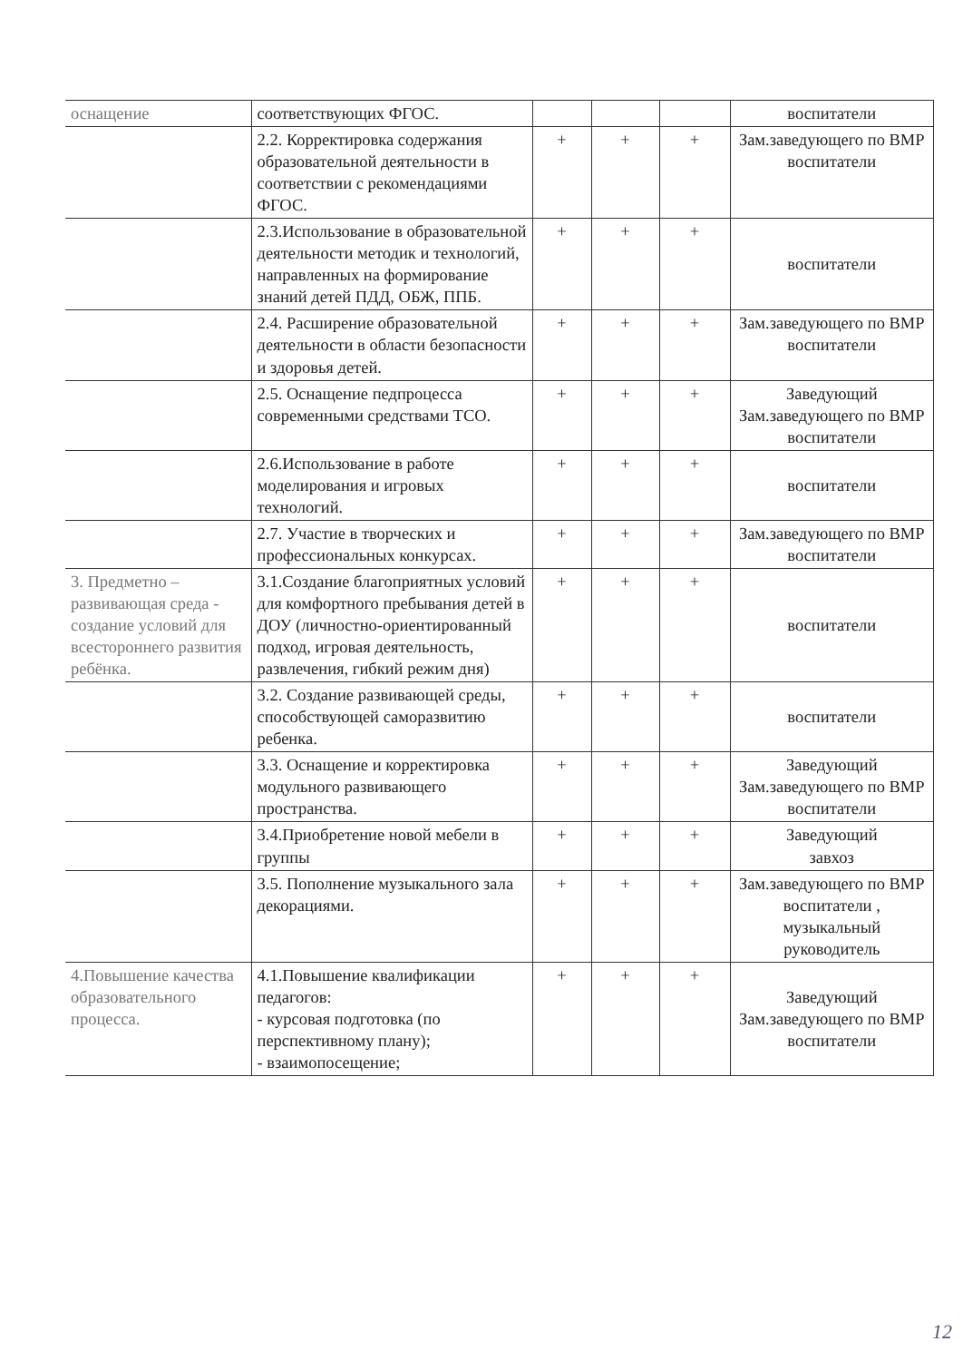| оснащение | соответствующих ФГОС. | | | | воспитатели |
| | 2.2. Корректировка содержания образовательной деятельности в соответствии с рекомендациями ФГОС. | + | + | + | Зам.заведующего по ВМР воспитатели |
| | 2.3.Использование в образовательной деятельности методик и технологий, направленных на формирование знаний детей ПДД, ОБЖ, ППБ. | + | + | + | воспитатели |
| | 2.4. Расширение образовательной деятельности в области безопасности и здоровья детей. | + | + | + | Зам.заведующего по ВМР воспитатели |
| | 2.5. Оснащение педпроцесса современными средствами ТСО. | + | + | + | Заведующий Зам.заведующего по ВМР воспитатели |
| | 2.6.Использование в работе моделирования и игровых технологий. | + | + | + | воспитатели |
| | 2.7. Участие в творческих и профессиональных конкурсах. | + | + | + | Зам.заведующего по ВМР воспитатели |
| 3. Предметно – развивающая среда - создание условий для всестороннего развития ребёнка. | 3.1.Создание благоприятных условий для комфортного пребывания детей в ДОУ (личностно-ориентированный подход, игровая деятельность, развлечения, гибкий режим дня) | + | + | + | воспитатели |
| | 3.2. Создание развивающей среды, способствующей саморазвитию ребенка. | + | + | + | воспитатели |
| | 3.3. Оснащение и корректировка модульного развивающего пространства. | + | + | + | Заведующий Зам.заведующего по ВМР воспитатели |
| | 3.4.Приобретение новой мебели в группы | + | + | + | Заведующий завхоз |
| | 3.5. Пополнение музыкального зала декорациями. | + | + | + | Зам.заведующего по ВМР воспитатели , музыкальный руководитель |
| 4.Повышение качества образовательного процесса. | 4.1.Повышение квалификации педагогов: - курсовая подготовка (по перспективному плану); - взаимопосещение; | + | + | + | Заведующий Зам.заведующего по ВМР воспитатели |
12